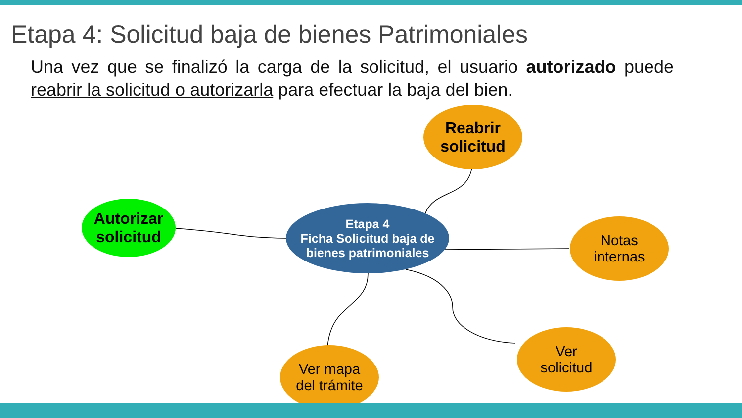Etapa 4: Solicitud baja de bienes Patrimoniales
Una vez que se finalizó la carga de la solicitud, el usuario autorizado puede reabrir la solicitud o autorizarla para efectuar la baja del bien.
Reabrir
solicitud
Autorizar
solicitud
Etapa 4
Ficha Solicitud baja de
bienes patrimoniales
Notas
internas
Ver mapa
del trámite
Ver
solicitud